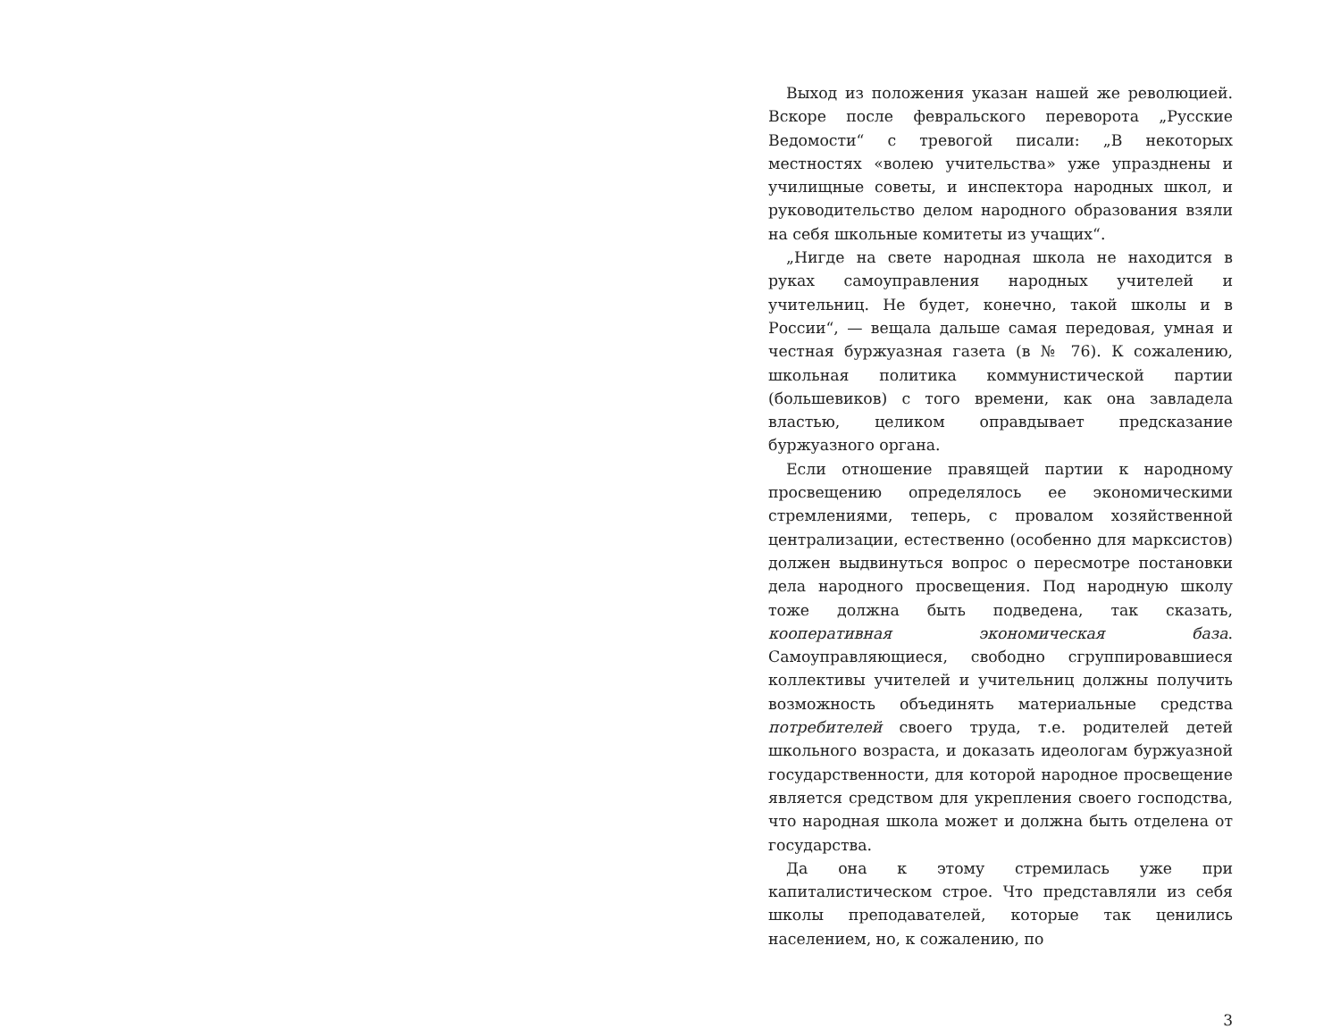Выход из положения указан нашей же революцией. Вскоре после февральского переворота „Русские Ведомости“ с тревогой писали: „В некоторых местностях «волею учительства» уже упразднены и училищные советы, и инспектора народных школ, и руководительство делом народного образования взяли на себя школьные комитеты из учащих“.
„Нигде на свете народная школа не находится в руках самоуправления народных учителей и учительниц. Не будет, конечно, такой школы и в России“, — вещала дальше самая передовая, умная и честная буржуазная газета (в № 76). К сожалению, школьная политика коммунистической партии (большевиков) с того времени, как она завладела властью, целиком оправдывает предсказание буржуазного органа.
Если отношение правящей партии к народному просвещению определялось ее экономическими стремлениями, теперь, с провалом хозяйственной централизации, естественно (особенно для марксистов) должен выдвинуться вопрос о пересмотре постановки дела народного просвещения. Под народную школу тоже должна быть подведена, так сказать, кооперативная экономическая база. Самоуправляющиеся, свободно сгруппировавшиеся коллективы учителей и учительниц должны получить возможность объединять материальные средства потребителей своего труда, т.е. родителей детей школьного возраста, и доказать идеологам буржуазной государственности, для которой народное просвещение является средством для укрепления своего господства, что народная школа может и должна быть отделена от государства.
Да она к этому стремилась уже при капиталистическом строе. Что представляли из себя школы преподавателей, которые так ценились населением, но, к сожалению, по
3